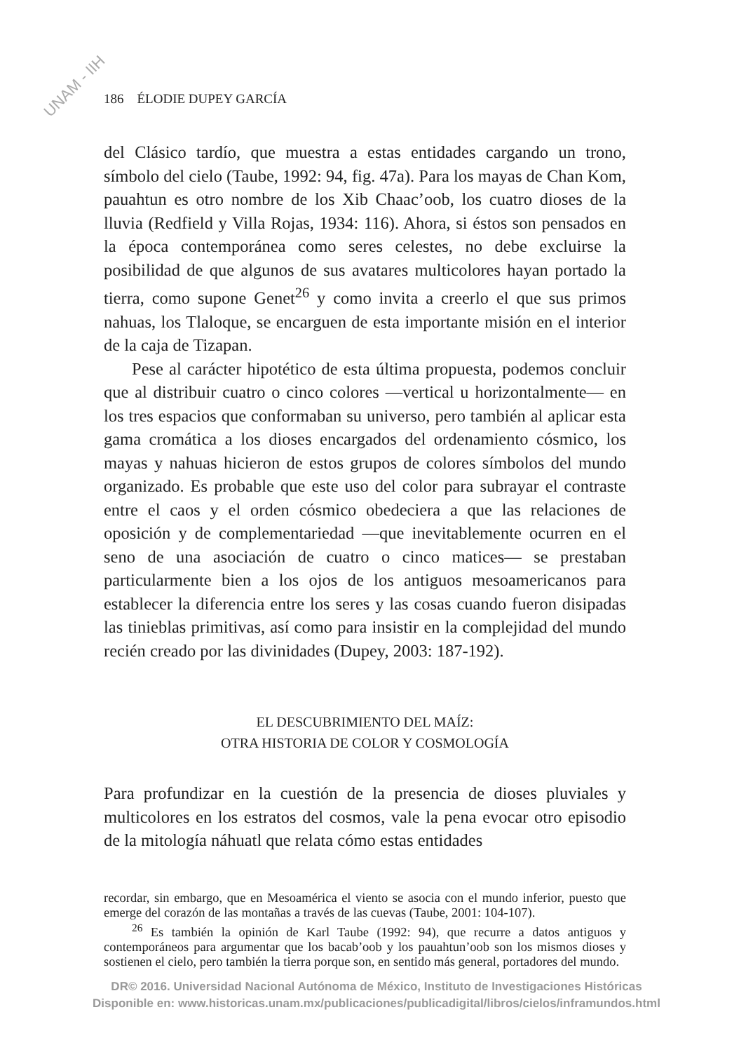UNAM - IIH
186 ÉLODIE DUPEY GARCÍA
del Clásico tardío, que muestra a estas entidades cargando un trono, símbolo del cielo (Taube, 1992: 94, fig. 47a). Para los mayas de Chan Kom, pauahtun es otro nombre de los Xib Chaac’oob, los cuatro dioses de la lluvia (Redfield y Villa Rojas, 1934: 116). Ahora, si éstos son pensados en la época contemporánea como seres celestes, no debe excluirse la posibilidad de que algunos de sus avatares multicolores hayan portado la tierra, como supone Genet<sup>26</sup> y como invita a creerlo el que sus primos nahuas, los Tlaloque, se encarguen de esta importante misión en el interior de la caja de Tizapan.
Pese al carácter hipotético de esta última propuesta, podemos concluir que al distribuir cuatro o cinco colores —vertical u horizontalmente— en los tres espacios que conformaban su universo, pero también al aplicar esta gama cromática a los dioses encargados del ordenamiento cósmico, los mayas y nahuas hicieron de estos grupos de colores símbolos del mundo organizado. Es probable que este uso del color para subrayar el contraste entre el caos y el orden cósmico obedeciera a que las relaciones de oposición y de complementariedad —que inevitablemente ocurren en el seno de una asociación de cuatro o cinco matices— se prestaban particularmente bien a los ojos de los antiguos mesoamericanos para establecer la diferencia entre los seres y las cosas cuando fueron disipadas las tinieblas primitivas, así como para insistir en la complejidad del mundo recién creado por las divinidades (Dupey, 2003: 187-192).
EL DESCUBRIMIENTO DEL MAÍZ:
OTRA HISTORIA DE COLOR Y COSMOLOGÍA
Para profundizar en la cuestión de la presencia de dioses pluviales y multicolores en los estratos del cosmos, vale la pena evocar otro episodio de la mitología náhuatl que relata cómo estas entidades
recordar, sin embargo, que en Mesoamérica el viento se asocia con el mundo inferior, puesto que emerge del corazón de las montañas a través de las cuevas (Taube, 2001: 104-107).
<sup>26</sup> Es también la opinión de Karl Taube (1992: 94), que recurre a datos antiguos y contemporáneos para argumentar que los bacab’oob y los pauahtun’oob son los mismos dioses y sostienen el cielo, pero también la tierra porque son, en sentido más general, portadores del mundo.
DR© 2016. Universidad Nacional Autónoma de México, Instituto de Investigaciones Históricas
Disponible en: www.historicas.unam.mx/publicaciones/publicadigital/libros/cielos/inframundos.html